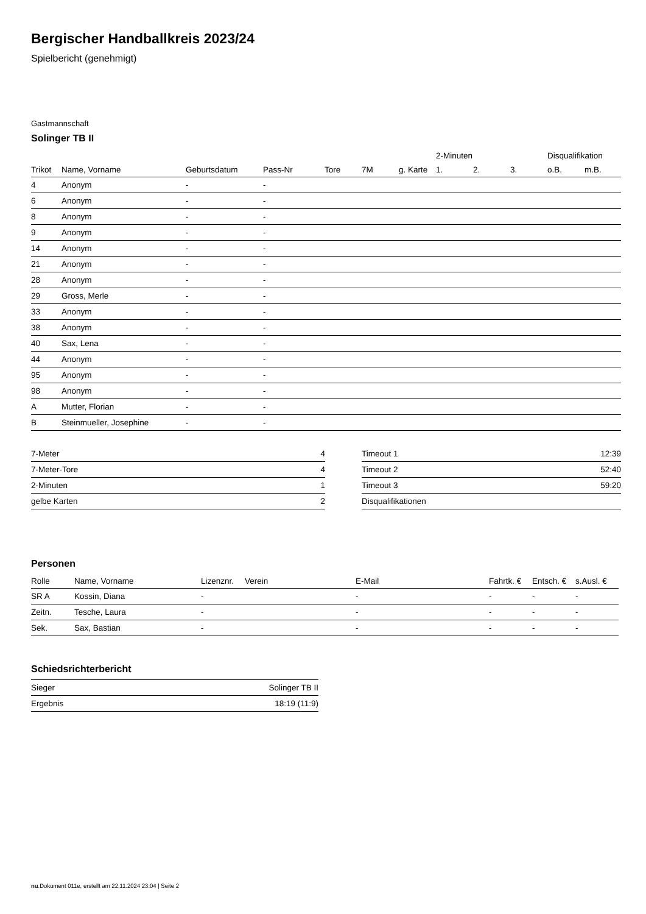Bergischer Handballkreis 2023/24
Spielbericht (genehmigt)
Gastmannschaft
Solinger TB II
| | | | | | | | 2-Minuten | | | Disqualifikation | |
| --- | --- | --- | --- | --- | --- | --- | --- | --- | --- | --- | --- |
| Trikot | Name, Vorname | Geburtsdatum | Pass-Nr | Tore | 7M | g. Karte | 1. | 2. | 3. | o.B. | m.B. |
| 4 | Anonym | - | - | | | | | | | | |
| 6 | Anonym | - | - | | | | | | | | |
| 8 | Anonym | - | - | | | | | | | | |
| 9 | Anonym | - | - | | | | | | | | |
| 14 | Anonym | - | - | | | | | | | | |
| 21 | Anonym | - | - | | | | | | | | |
| 28 | Anonym | - | - | | | | | | | | |
| 29 | Gross, Merle | - | - | | | | | | | | |
| 33 | Anonym | - | - | | | | | | | | |
| 38 | Anonym | - | - | | | | | | | | |
| 40 | Sax, Lena | - | - | | | | | | | | |
| 44 | Anonym | - | - | | | | | | | | |
| 95 | Anonym | - | - | | | | | | | | |
| 98 | Anonym | - | - | | | | | | | | |
| A | Mutter, Florian | - | - | | | | | | | | |
| B | Steinmueller, Josephine | - | - | | | | | | | | |
| 7-Meter | 4 |
| 7-Meter-Tore | 4 |
| 2-Minuten | 1 |
| gelbe Karten | 2 |
| Timeout 1 | 12:39 |
| Timeout 2 | 52:40 |
| Timeout 3 | 59:20 |
| Disqualifikationen | |
Personen
| Rolle | Name, Vorname | Lizenznr. | Verein | E-Mail | Fahrtk. € | Entsch. € | s.Ausl. € |
| --- | --- | --- | --- | --- | --- | --- | --- |
| SR A | Kossin, Diana | - | | - | - | - | - |
| Zeitn. | Tesche, Laura | - | | - | - | - | - |
| Sek. | Sax, Bastian | - | | - | - | - | - |
Schiedsrichterbericht
| Sieger | Solinger TB II |
| Ergebnis | 18:19 (11:9) |
nu.Dokument 011e, erstellt am 22.11.2024 23:04 | Seite 2